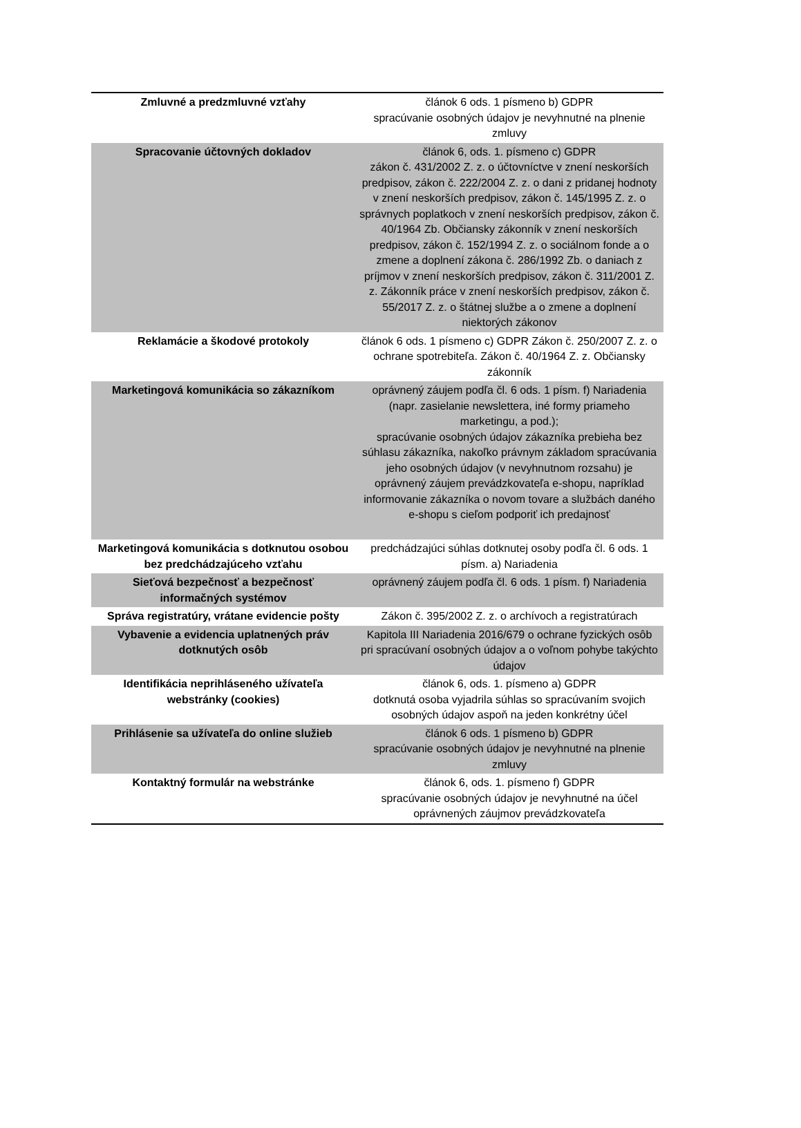| Zmluvné a predzmluvné vzťahy | článok 6 ods. 1 písmeno b) GDPR spracúvanie osobných údajov je nevyhnutné na plnenie zmluvy |
| Spracovanie účtovných dokladov | článok 6, ods. 1. písmeno c) GDPR zákon č. 431/2002 Z. z. o účtovníctve v znení neskorších predpisov, zákon č. 222/2004 Z. z. o dani z pridanej hodnoty v znení neskorších predpisov, zákon č. 145/1995 Z. z. o správnych poplatkoch v znení neskorších predpisov, zákon č. 40/1964 Zb. Občiansky zákonník v znení neskorších predpisov, zákon č. 152/1994 Z. z. o sociálnom fonde a o zmene a doplnení zákona č. 286/1992 Zb. o daniach z príjmov v znení neskorších predpisov, zákon č. 311/2001 Z. z. Zákonník práce v znení neskorších predpisov, zákon č. 55/2017 Z. z. o štátnej službe a o zmene a doplnení niektorých zákonov |
| Reklamácie a škodové protokoly | článok 6 ods. 1 písmeno c) GDPR Zákon č. 250/2007 Z. z. o ochrane spotrebiteľa. Zákon č. 40/1964 Z. z. Občiansky zákonník |
| Marketingová komunikácia so zákazníkom | oprávnený záujem podľa čl. 6 ods. 1 písm. f) Nariadenia (napr. zasielanie newslettera, iné formy priameho marketingu, a pod.); spracúvanie osobných údajov zákazníka prebieha bez súhlasu zákazníka, nakoľko právnym základom spracúvania jeho osobných údajov (v nevyhnutnom rozsahu) je oprávnený záujem prevádzkovateľa e-shopu, napríklad informovanie zákazníka o novom tovare a službách daného e-shopu s cieľom podporiť ich predajnosť |
| Marketingová komunikácia s dotknutou osobou bez predchádzajúceho vzťahu | predchádzajúci súhlas dotknutej osoby podľa čl. 6 ods. 1 písm. a) Nariadenia |
| Sieťová bezpečnosť a bezpečnosť informačných systémov | oprávnený záujem podľa čl. 6 ods. 1 písm. f) Nariadenia |
| Správa registratúry, vrátane evidencie pošty | Zákon č. 395/2002 Z. z. o archívoch a registratúrach |
| Vybavenie a evidencia uplatnených práv dotknutých osôb | Kapitola III Nariadenia 2016/679 o ochrane fyzických osôb pri spracúvaní osobných údajov a o voľnom pohybe takýchto údajov |
| Identifikácia neprihláseného užívateľa webstránky (cookies) | článok 6, ods. 1. písmeno a) GDPR dotknutá osoba vyjadrila súhlas so spracúvaním svojich osobných údajov aspoň na jeden konkrétny účel |
| Prihlásenie sa užívateľa do online služieb | článok 6 ods. 1 písmeno b) GDPR spracúvanie osobných údajov je nevyhnutné na plnenie zmluvy |
| Kontaktný formulár na webstránke | článok 6, ods. 1. písmeno f) GDPR spracúvanie osobných údajov je nevyhnutné na účel oprávnených záujmov prevádzkovateľa |